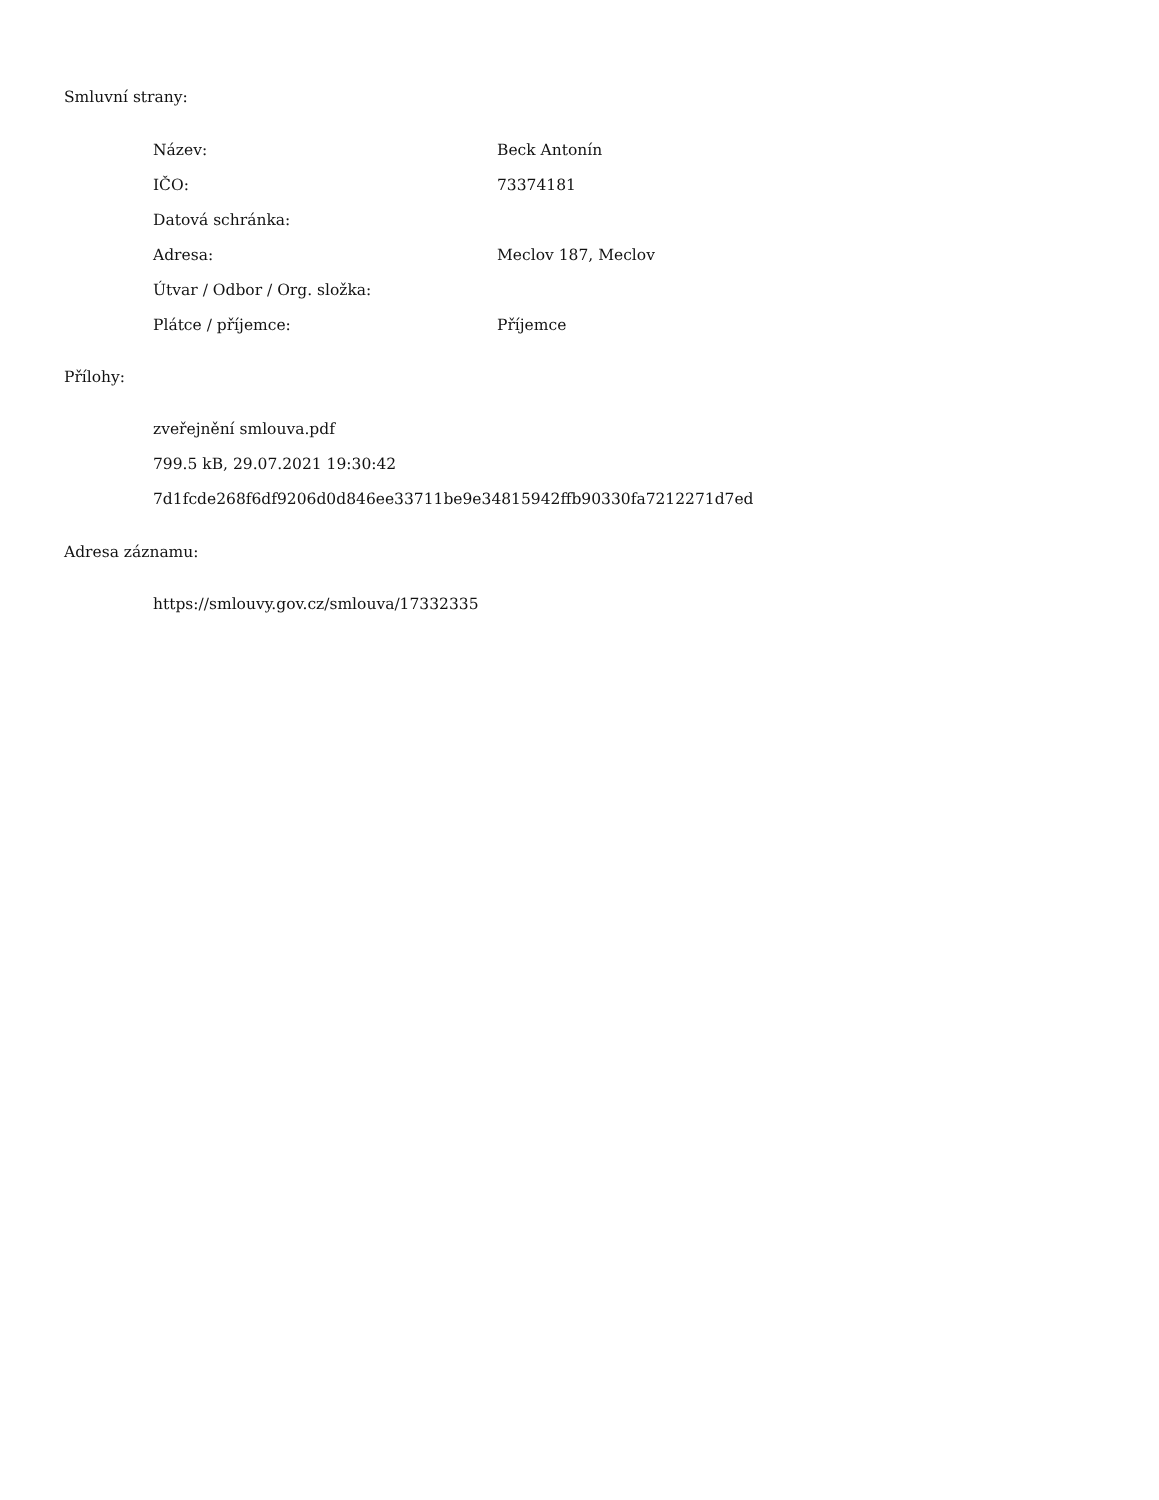Smluvní strany:
| Název: | Beck Antonín |
| IČO: | 73374181 |
| Datová schránka: | |
| Adresa: | Meclov 187, Meclov |
| Útvar / Odbor / Org. složka: | |
| Plátce / příjemce: | Příjemce |
Přílohy:
zveřejnění smlouva.pdf
799.5 kB, 29.07.2021 19:30:42
7d1fcde268f6df9206d0d846ee33711be9e34815942ffb90330fa7212271d7ed
Adresa záznamu:
https://smlouvy.gov.cz/smlouva/17332335